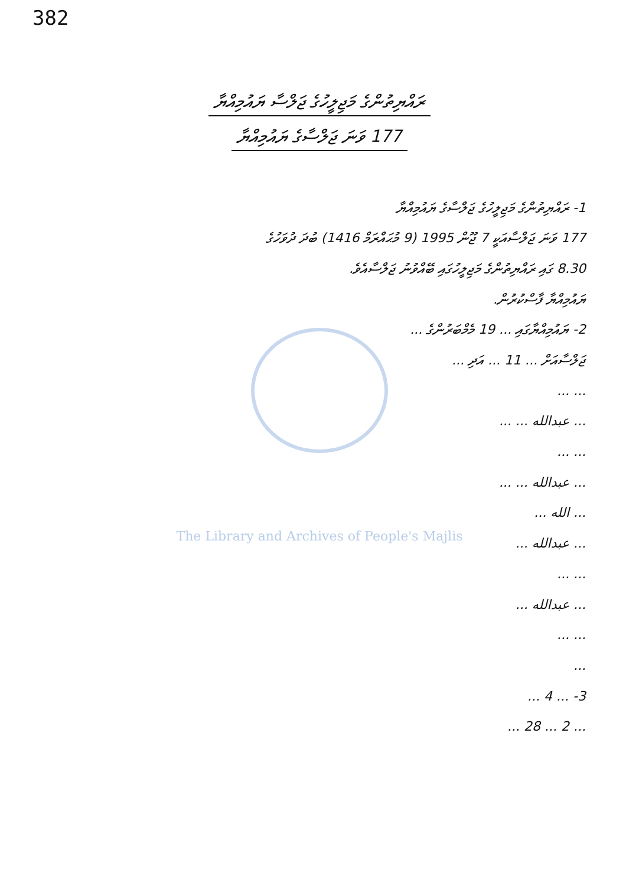382
ރައްޔިތުންގެ މަޖިލީހުގެ ޖަލްސާ ޔައުމިއްޔާ
177 ވަނަ ޖަލްސާގެ ޔައުމިއްޔާ
1- ރައްޔިތުންގެ މަޖިލީހުގެ ޖަލްސާގެ ޔައުމިއްޔާ
177 ވަނަ ޖަލްސާއަކީ 7 ޖޫން 1995 (9 މުޙައްރަމް 1416) ބުދަ ދުވަހުގެ
8.30 ގައި ރައްޔިތުންގެ މަޖިލީހުގައި ބޭއްވުނު ޖަލްސާއެވެ.
ޔައުމިއްޔާ ފާސްކުރުން.
2- ޔައުމިއްޔާގައި ... 19 މެމްބަރުންގެ ...
ޖަލްސާއަށް ... 11 ... އަދި ...
... ...
... عبدالله ... ...
... ...
... عبدالله ... ...
... الله ...
... عبدالله ...
... ...
... عبدالله ...
... ...
...
3- ... 4 ...
... 2 ... 28 ...
The Library and Archives of People's Majlis